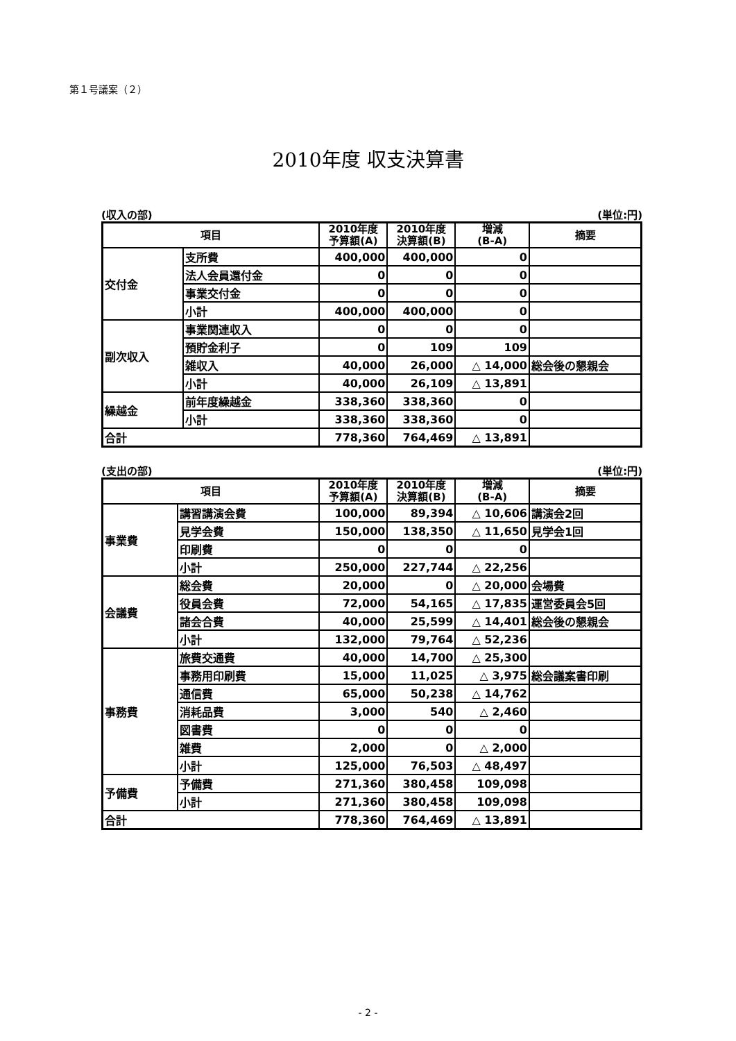第１号議案（２）
2010年度 収支決算書
(収入の部) (単位:円)
| 項目 | | 2010年度 予算額(A) | 2010年度 決算額(B) | 増減 (B-A) | 摘要 |
| --- | --- | --- | --- | --- | --- |
| 交付金 | 支所費 | 400,000 | 400,000 | 0 | |
| | 法人会員還付金 | 0 | 0 | 0 | |
| | 事業交付金 | 0 | 0 | 0 | |
| | 小計 | 400,000 | 400,000 | 0 | |
| 副次収入 | 事業関連収入 | 0 | 0 | 0 | |
| | 預貯金利子 | 0 | 109 | 109 | |
| | 雑収入 | 40,000 | 26,000 | △ 14,000 | 総会後の懇親会 |
| | 小計 | 40,000 | 26,109 | △ 13,891 | |
| 繰越金 | 前年度繰越金 | 338,360 | 338,360 | 0 | |
| | 小計 | 338,360 | 338,360 | 0 | |
| 合計 | | 778,360 | 764,469 | △ 13,891 | |
(支出の部) (単位:円)
| 項目 | | 2010年度 予算額(A) | 2010年度 決算額(B) | 増減 (B-A) | 摘要 |
| --- | --- | --- | --- | --- | --- |
| 事業費 | 講習講演会費 | 100,000 | 89,394 | △ 10,606 | 講演会2回 |
| | 見学会費 | 150,000 | 138,350 | △ 11,650 | 見学会1回 |
| | 印刷費 | 0 | 0 | 0 | |
| | 小計 | 250,000 | 227,744 | △ 22,256 | |
| 会議費 | 総会費 | 20,000 | 0 | △ 20,000 | 会場費 |
| | 役員会費 | 72,000 | 54,165 | △ 17,835 | 運営委員会5回 |
| | 諸会合費 | 40,000 | 25,599 | △ 14,401 | 総会後の懇親会 |
| | 小計 | 132,000 | 79,764 | △ 52,236 | |
| 事務費 | 旅費交通費 | 40,000 | 14,700 | △ 25,300 | |
| | 事務用印刷費 | 15,000 | 11,025 | △ 3,975 | 総会議案書印刷 |
| | 通信費 | 65,000 | 50,238 | △ 14,762 | |
| | 消耗品費 | 3,000 | 540 | △ 2,460 | |
| | 図書費 | 0 | 0 | 0 | |
| | 雑費 | 2,000 | 0 | △ 2,000 | |
| | 小計 | 125,000 | 76,503 | △ 48,497 | |
| 予備費 | 予備費 | 271,360 | 380,458 | 109,098 | |
| | 小計 | 271,360 | 380,458 | 109,098 | |
| 合計 | | 778,360 | 764,469 | △ 13,891 | |
- 2 -